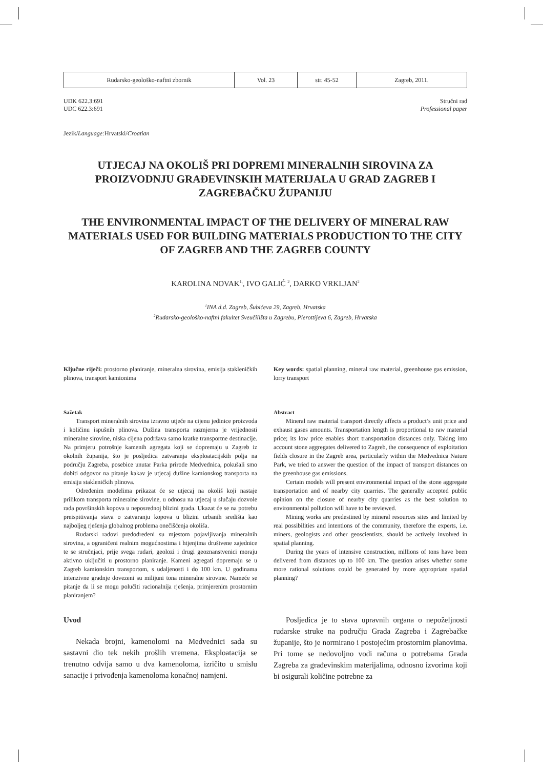| Rudarsko-geološko-naftni zbornik | Vol. 23 | str. 45-52 | Zagreb, 2011. |
UDK 622.3:691
UDC 622.3:691
Stručni rad
Professional paper
Jezik/Language: Hrvatski/Croatian
UTJECAJ NA OKOLIŠ PRI DOPREMI MINERALNIH SIROVINA ZA PROIZVODNJU GRAĐEVINSKIH MATERIJALA U GRAD ZAGREB I ZAGREBAČKU ŽUPANIJU
THE ENVIRONMENTAL IMPACT OF THE DELIVERY OF MINERAL RAW MATERIALS USED FOR BUILDING MATERIALS PRODUCTION TO THE CITY OF ZAGREB AND THE ZAGREB COUNTY
KAROLINA NOVAK<sup>1,</sup>, IVO GALIĆ <sup>2</sup>, DARKO VRKLJAN<sup>2</sup>
<sup>1</sup> INA d.d. Zagreb, Šubićeva 29, Zagreb, Hrvatska
<sup>2</sup> Rudarsko-geološko-naftni fakultet Sveučilišta u Zagrebu, Pierottijeva 6, Zagreb, Hrvatska
Ključne riječi: prostorno planiranje, mineralna sirovina, emisija stakleničkih plinova, transport kamionima
Key words: spatial planning, mineral raw material, greenhouse gas emission, lorry transport
Sažetak
Transport mineralnih sirovina izravno utječe na cijenu jedinice proizvoda i količinu ispušnih plinova. Dužina transporta razmjerna je vrijednosti mineralne sirovine, niska cijena podržava samo kratke transportne destinacije. Na primjeru potrošnje kamenih agregata koji se dopremaju u Zagreb iz okolnih županija, što je posljedica zatvaranja eksploatacijskih polja na području Zagreba, posebice unutar Parka prirode Medvednica, pokušali smo dobiti odgovor na pitanje kakav je utjecaj dužine kamionskog transporta na emisiju stakleničkih plinova.
Određenim modelima prikazat će se utjecaj na okoliš koji nastaje prilikom transporta mineralne sirovine, u odnosu na utjecaj u slučaju dozvole rada površinskih kopova u neposrednoj blizini grada. Ukazat će se na potrebu preispitivanja stava o zatvaranju kopova u blizini urbanih središta kao najboljeg rješenja globalnog problema onečišćenja okoliša.
Rudarski radovi predodređeni su mjestom pojavljivanja mineralnih sirovina, a ograničeni realnim mogućnostima i htjenjima društvene zajednice te se stručnjaci, prije svega rudari, geolozi i drugi geoznanstvenici moraju aktivno uključiti u prostorno planiranje. Kameni agregati dopremaju se u Zagreb kamionskim transportom, s udaljenosti i do 100 km. U godinama intenzivne gradnje dovezeni su milijuni tona mineralne sirovine. Nameće se pitanje da li se mogu polučiti racionalnija rješenja, primjerenim prostornim planiranjem?
Abstract
Mineral raw material transport directly affects a product’s unit price and exhaust gases amounts. Transportation length is proportional to raw material price; its low price enables short transportation distances only. Taking into account stone aggregates delivered to Zagreb, the consequence of exploitation fields closure in the Zagreb area, particularly within the Medvednica Nature Park, we tried to answer the question of the impact of transport distances on the greenhouse gas emissions.
Certain models will present environmental impact of the stone aggregate transportation and of nearby city quarries. The generally accepted public opinion on the closure of nearby city quarries as the best solution to environmental pollution will have to be reviewed.
Mining works are predestined by mineral resources sites and limited by real possibilities and intentions of the community, therefore the experts, i.e. miners, geologists and other geoscientists, should be actively involved in spatial planning.
During the years of intensive construction, millions of tons have been delivered from distances up to 100 km. The question arises whether some more rational solutions could be generated by more appropriate spatial planning?
Uvod
Nekada brojni, kamenolomi na Medvednici sada su sastavni dio tek nekih prošlih vremena. Eksploatacija se trenutno odvija samo u dva kamenoloma, izričito u smislu sanacije i privođenja kamenoloma konačnoj namjeni.
Posljedica je to stava upravnih organa o nepoželjnosti rudarske struke na području Grada Zagreba i Zagrebačke županije, što je normirano i postojećim prostornim planovima. Pri tome se nedovoljno vodi računa o potrebama Grada Zagreba za građevinskim materijalima, odnosno izvorima koji bi osigurali količine potrebne za